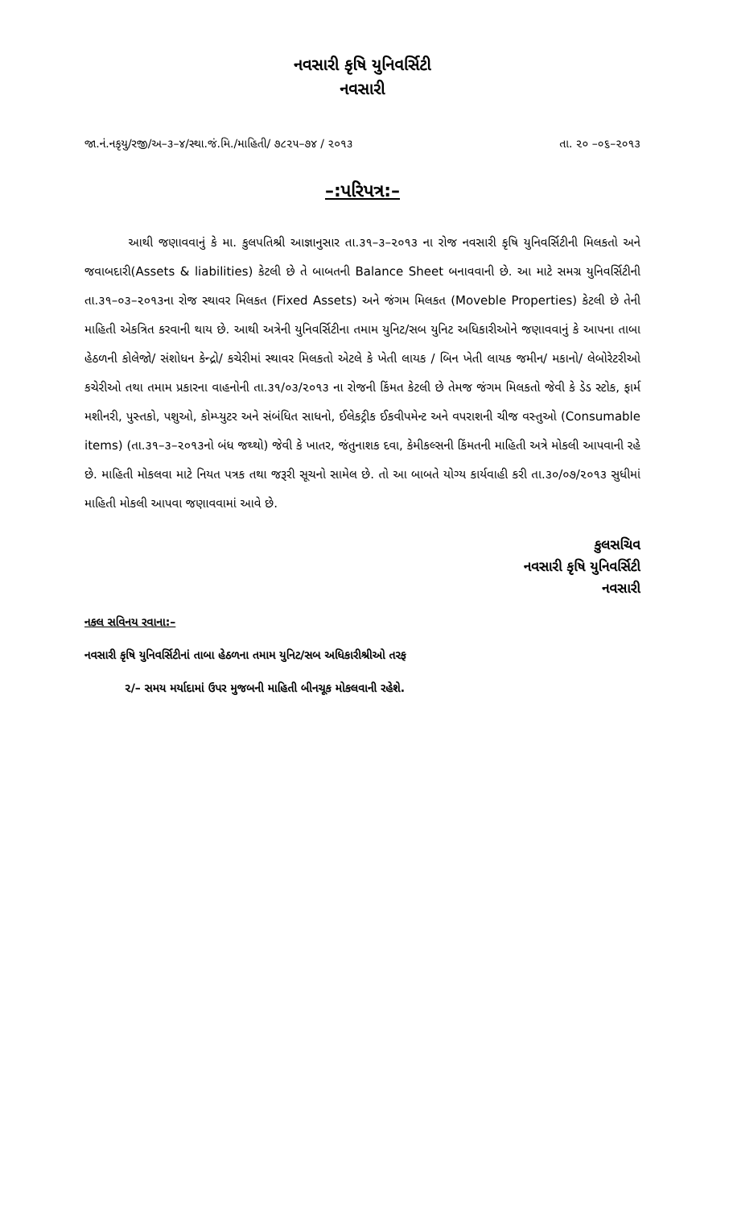નવસારી કૃષિ યુનિવર્સિટી
નવસારી
જા.નં.નકૃયુ/રજી/અ–૩–૪/સ્થા.જં.મિ./માહિતી/ ૭૮૨૫–૭૪ / ૨૦૧૩ તા. ૨૦ –૦૬–૨૦૧૩
–:પરિપત્ર:–
આથી જણાવવાનું કે મા. કુલપતિશ્રી આજ્ઞાનુસાર તા.૩૧–૩–૨૦૧૩ ના રોજ નવસારી કૃષિ યુનિવર્સિટીની મિલકતો અને જવાબદારી(Assets & liabilities) કેટલી છે તે બાબતની Balance Sheet બનાવવાની છે. આ માટે સમગ્ર યુનિવર્સિટીની તા.૩૧–૦૩–૨૦૧૩ના રોજ સ્થાવર મિલકત (Fixed Assets) અને જંગમ મિલકત (Moveble Properties) કેટલી છે તેની માહિતી એકત્રિત કરવાની થાય છે. આથી અત્રેની યુનિવર્સિટીના તમામ યુનિટ/સબ યુનિટ અધિકારીઓને જણાવવાનું કે આપના તાબા હેઠળની કોલેજો/ સંશોધન કેન્દ્રો/ કચેરીમાં સ્થાવર મિલકતો એટલે કે ખેતી લાયક / બિન ખેતી લાયક જમીન/ મકાનો/ લેબોરેટરીઓ કચેરીઓ તથા તમામ પ્રકારના વાહનોની તા.૩૧/૦૩/૨૦૧૩ ના રોજની કિંમત કેટલી છે તેમજ જંગમ મિલકતો જેવી કે ડેડ સ્ટોક, ફાર્મ મશીનરી, પુસ્તકો, પશુઓ, કોમ્પ્યુટર અને સંબંધિત સાધનો, ઈલેકટ્રીક ઈકવીપમેન્ટ અને વપરાશની ચીજ વસ્તુઓ (Consumable items) (તા.૩૧–૩–૨૦૧૩નો બંધ જથ્થો) જેવી કે ખાતર, જંતુનાશક દવા, કેમીકલ્સની કિંમતની માહિતી અત્રે મોકલી આપવાની રહે છે. માહિતી મોકલવા માટે નિયત પત્રક તથા જરૂરી સૂચનો સામેલ છે. તો આ બાબતે યોગ્ય કાર્યવાહી કરી તા.૩૦/૦૭/૨૦૧૩ સુધીમાં માહિતી મોકલી આપવા જણાવવામાં આવે છે.
કુલસચિવ
નવસારી કૃષિ યુનિવર્સિટી
નવસારી
નકલ સવિનય રવાના:–
નવસારી કૃષિ યુનિવર્સિટીનાં તાબા હેઠળના તમામ યુનિટ/સબ અધિકારીશ્રીઓ તરફ
૨/– સમય મર્યાદામાં ઉપર મુજબની માહિતી બીનચૂક મોકલવાની રહેશે.